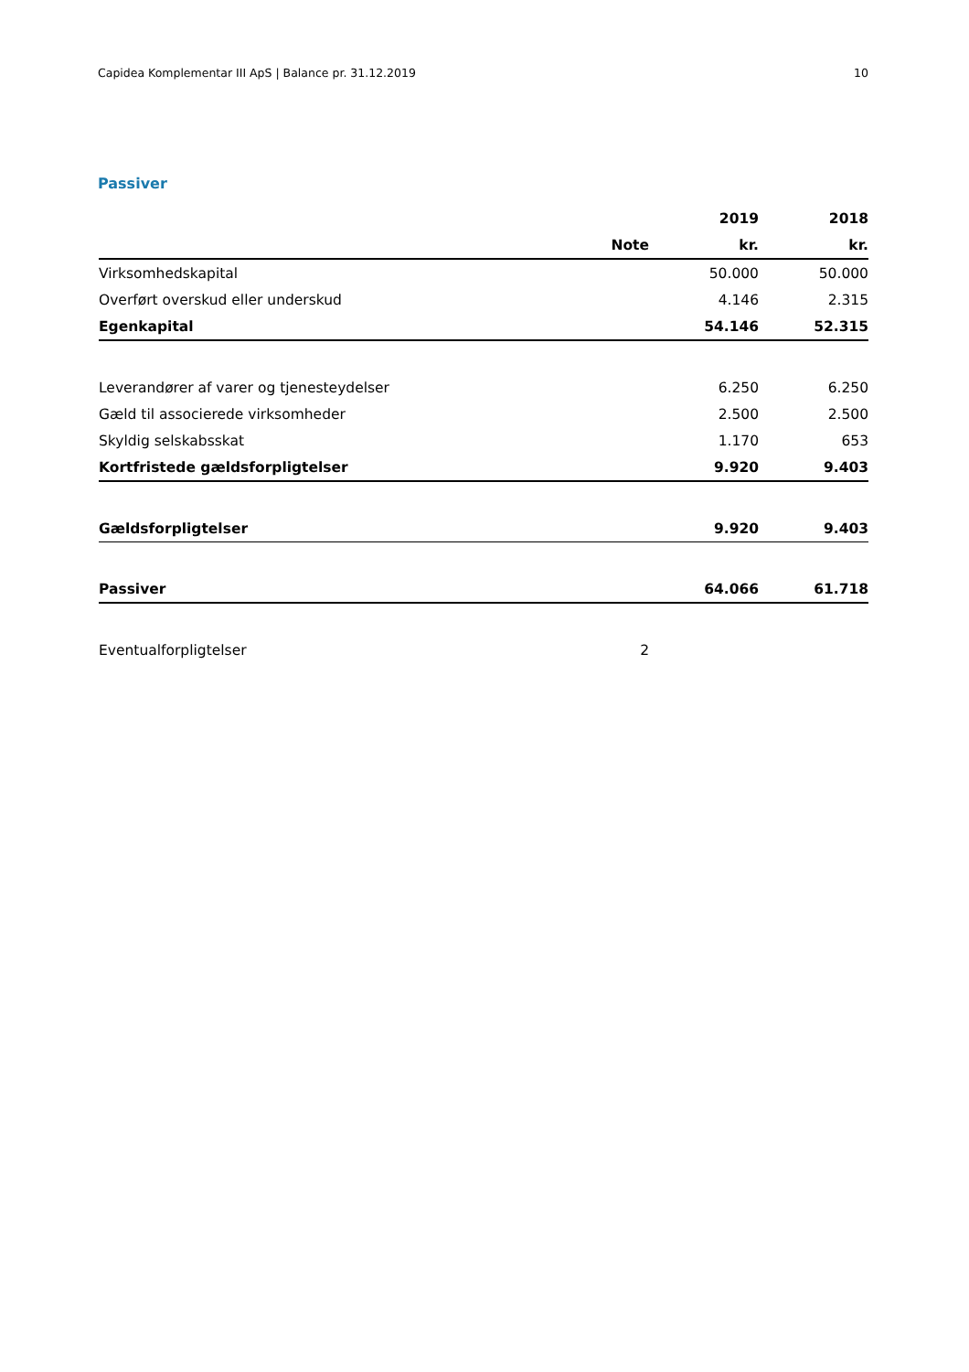Capidea Komplementar III ApS | Balance pr. 31.12.2019 10
Passiver
| | | 2019 | 2018 |
| --- | --- | --- | --- |
| | Note | kr. | kr. |
| Virksomhedskapital | | 50.000 | 50.000 |
| Overført overskud eller underskud | | 4.146 | 2.315 |
| Egenkapital | | 54.146 | 52.315 |
| Leverandører af varer og tjenesteydelser | | 6.250 | 6.250 |
| Gæld til associerede virksomheder | | 2.500 | 2.500 |
| Skyldig selskabsskat | | 1.170 | 653 |
| Kortfristede gældsforpligtelser | | 9.920 | 9.403 |
| Gældsforpligtelser | | 9.920 | 9.403 |
| Passiver | | 64.066 | 61.718 |
| Eventualforpligtelser | 2 | | |